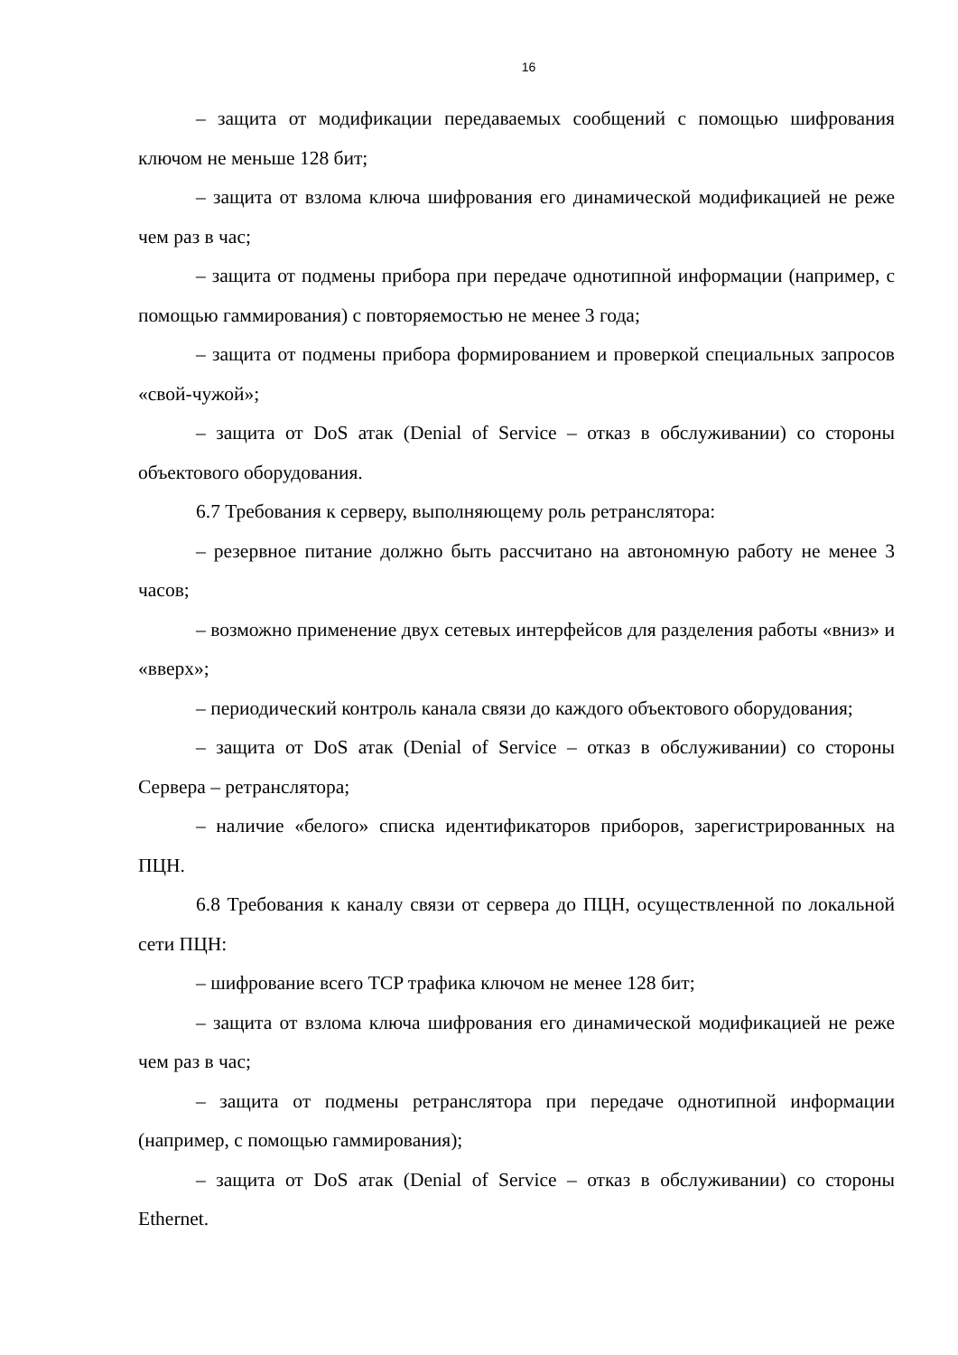16
– защита от модификации передаваемых сообщений с помощью шифрования ключом не меньше 128 бит;
– защита от взлома ключа шифрования его динамической модификацией не реже чем раз в час;
– защита от подмены прибора при передаче однотипной информации (например, с помощью гаммирования) с повторяемостью не менее 3 года;
– защита от подмены прибора формированием и проверкой специальных запросов «свой-чужой»;
– защита от DoS атак (Denial of Service – отказ в обслуживании) со стороны объектового оборудования.
6.7 Требования к серверу, выполняющему роль ретранслятора:
– резервное питание должно быть рассчитано на автономную работу не менее 3 часов;
– возможно применение двух сетевых интерфейсов для разделения работы «вниз» и «вверх»;
– периодический контроль канала связи до каждого объектового оборудования;
– защита от DoS атак (Denial of Service – отказ в обслуживании) со стороны Сервера – ретранслятора;
– наличие «белого» списка идентификаторов приборов, зарегистрированных на ПЦН.
6.8 Требования к каналу связи от сервера до ПЦН, осуществленной по локальной сети ПЦН:
– шифрование всего TCP трафика ключом не менее 128 бит;
– защита от взлома ключа шифрования его динамической модификацией не реже чем раз в час;
– защита от подмены ретранслятора при передаче однотипной информации (например, с помощью гаммирования);
– защита от DoS атак (Denial of Service – отказ в обслуживании) со стороны Ethernet.